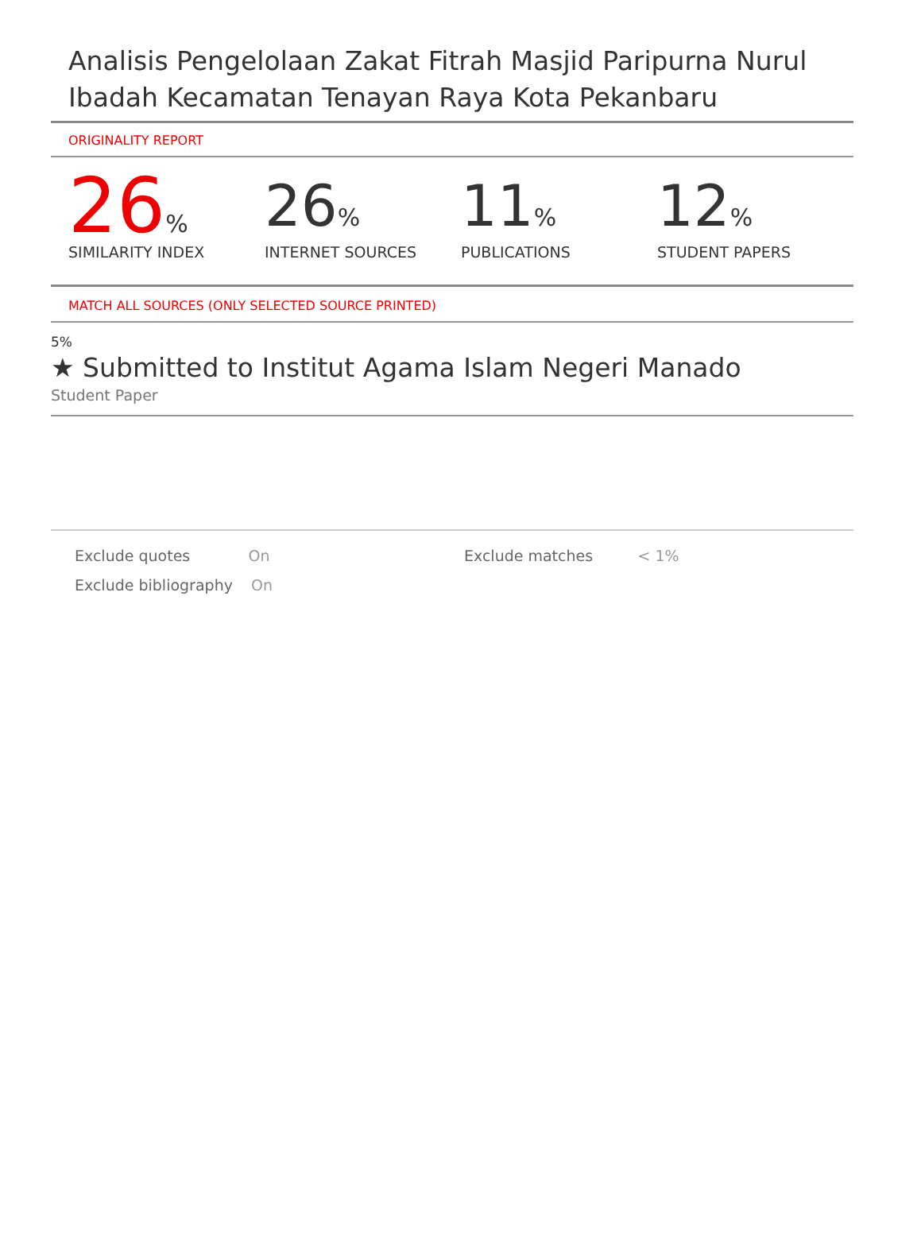Analisis Pengelolaan Zakat Fitrah Masjid Paripurna Nurul Ibadah Kecamatan Tenayan Raya Kota Pekanbaru
ORIGINALITY REPORT
26%
SIMILARITY INDEX
26%
INTERNET SOURCES
11%
PUBLICATIONS
12%
STUDENT PAPERS
MATCH ALL SOURCES (ONLY SELECTED SOURCE PRINTED)
5%
★ Submitted to Institut Agama Islam Negeri Manado
Student Paper
Exclude quotes On Exclude matches < 1%
Exclude bibliography
On